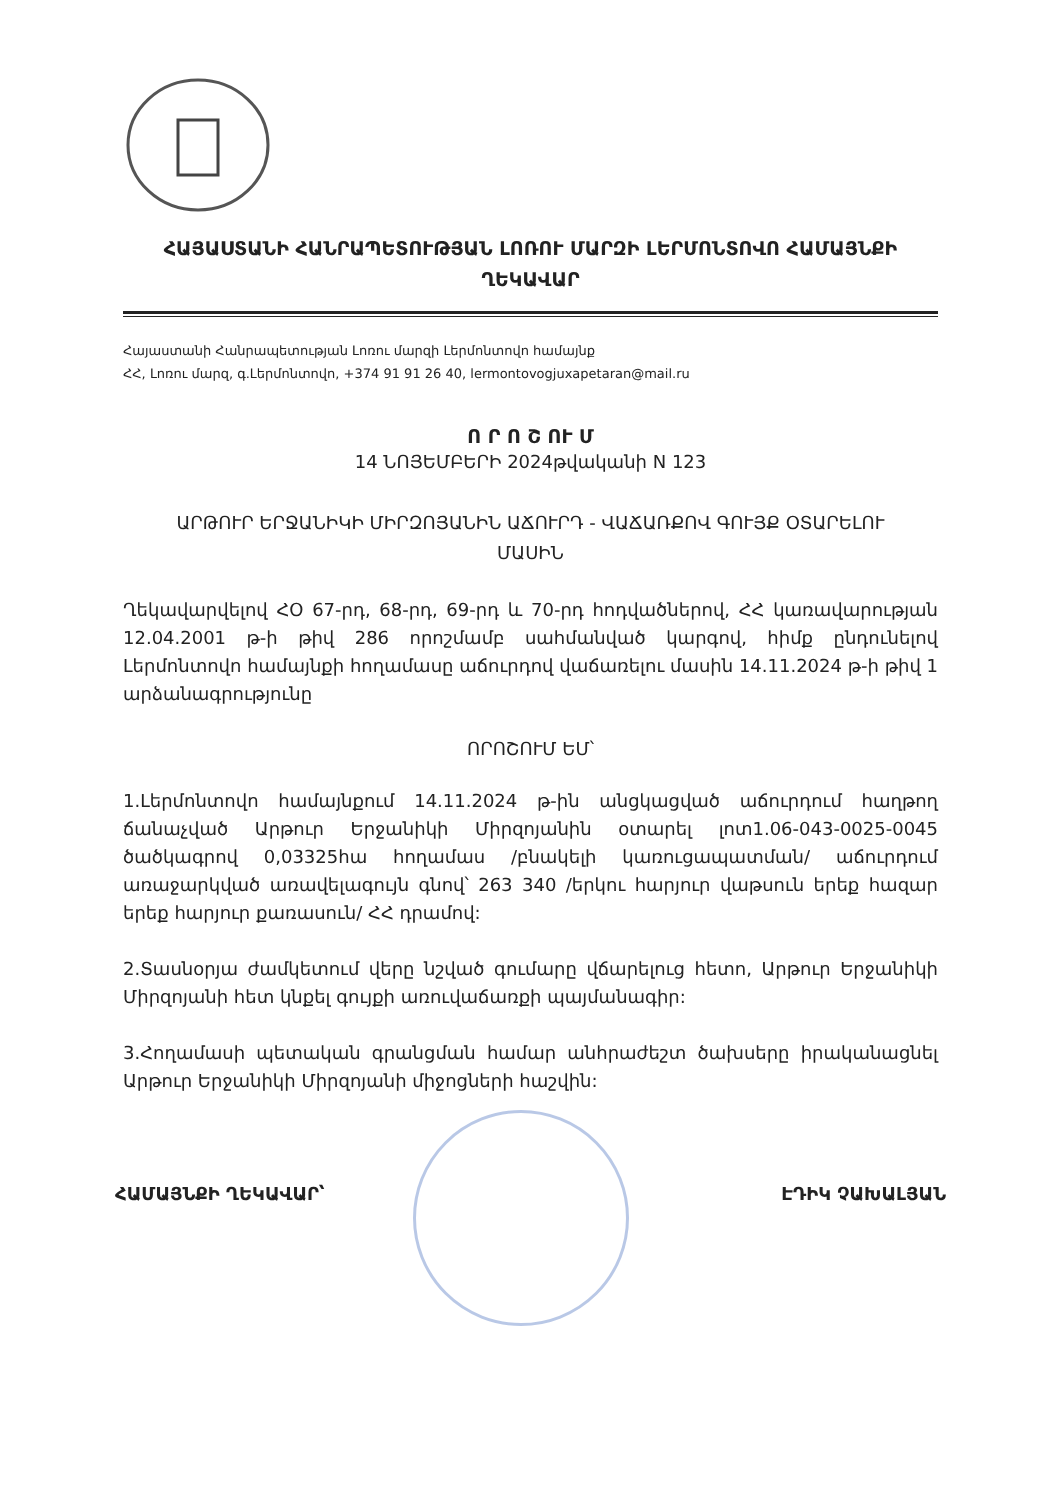ՀԱՅԱՍՏԱՆԻ ՀԱՆՐԱՊԵՏՈՒԹՅԱՆ ԼՈՌՈՒ ՄԱՐԶԻ ԼԵՐՄՈՆՏՈՎՈ ՀԱՄԱՅՆՔԻ
ՂԵԿԱՎԱՐ
Հայաստանի Հանրապետության Լոռու մարզի Լերմոնտովո համայնք
ՀՀ, Լոռու մարզ, գ.Լերմոնտովո, +374 91 91 26 40, lermontovogjuxapetaran@mail.ru
Ո Ր Ո Շ ՈՒ Մ
14 ՆՈՅԵՄԲԵՐԻ 2024թվականի N 123
ԱՐԹՈՒՐ ԵՐՋԱՆԻԿԻ ՄԻՐԶՈՅԱՆԻՆ ԱՃՈՒՐԴ - ՎԱՃԱՌՔՈՎ ԳՈՒՅՔ ՕՏԱՐԵԼՈՒ
ՄԱՍԻՆ
Ղեկավարվելով ՀՕ 67-րդ, 68-րդ, 69-րդ և 70-րդ հոդվածներով, ՀՀ կառավարության 12.04.2001 թ-ի թիվ 286 որոշմամբ սահմանված կարգով, հիմք ընդունելով Լերմոնտովո համայնքի հողամասը աճուրդով վաճառելու մասին 14.11.2024 թ-ի թիվ 1 արձանագրությունը
ՈՐՈՇՈՒՄ ԵՄ՝
1.Լերմոնտովո համայնքում 14.11.2024 թ-ին անցկացված աճուրդում հաղթող ճանաչված Արթուր Երջանիկի Միրզոյանին օտարել լոտ1.06-043-0025-0045 ծածկագրով 0,03325հա հողամաս /բնակելի կառուցապատման/ աճուրդում առաջարկված առավելագույն գնով՝ 263 340 /երկու հարյուր վաթսուն երեք հազար երեք հարյուր քառասուն/ ՀՀ դրամով:
2.Տասնօրյա ժամկետում վերը նշված գումարը վճարելուց հետո, Արթուր Երջանիկի Միրզոյանի հետ կնքել գույքի առուվաճառքի պայմանագիր:
3.Հողամասի պետական գրանցման համար անհրաժեշտ ծախսերը իրականացնել Արթուր Երջանիկի Միրզոյանի միջոցների հաշվին:
ՀԱՄԱՅՆՔԻ ՂԵԿԱՎԱՐ՝ ԷԴԻԿ ՉԱԽԱԼՅԱՆ